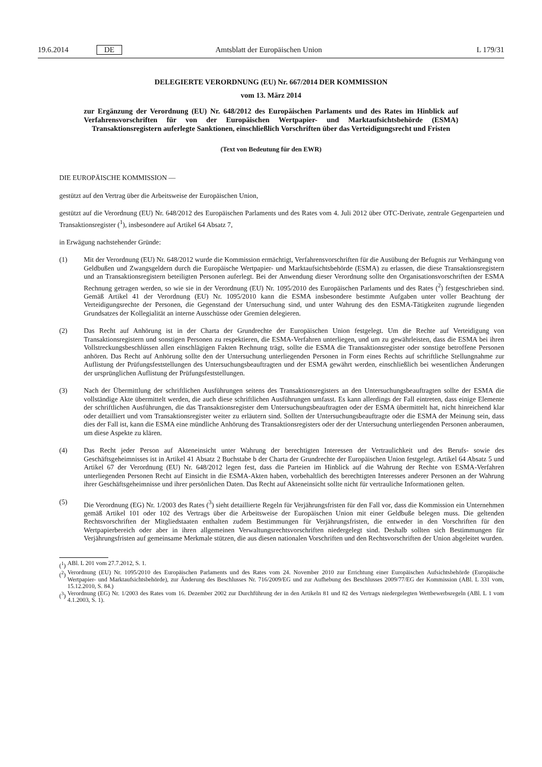19.6.2014 DE Amtsblatt der Europäischen Union L 179/31
DELEGIERTE VERORDNUNG (EU) Nr. 667/2014 DER KOMMISSION
vom 13. März 2014
zur Ergänzung der Verordnung (EU) Nr. 648/2012 des Europäischen Parlaments und des Rates im Hinblick auf Verfahrensvorschriften für von der Europäischen Wertpapier- und Marktaufsichtsbehörde (ESMA) Transaktionsregistern auferlegte Sanktionen, einschließlich Vorschriften über das Verteidigungsrecht und Fristen
(Text von Bedeutung für den EWR)
DIE EUROPÄISCHE KOMMISSION —
gestützt auf den Vertrag über die Arbeitsweise der Europäischen Union,
gestützt auf die Verordnung (EU) Nr. 648/2012 des Europäischen Parlaments und des Rates vom 4. Juli 2012 über OTC-Derivate, zentrale Gegenparteien und Transaktionsregister (<sup>1</sup>), insbesondere auf Artikel 64 Absatz 7,
in Erwägung nachstehender Gründe:
(1) Mit der Verordnung (EU) Nr. 648/2012 wurde die Kommission ermächtigt, Verfahrensvorschriften für die Ausübung der Befugnis zur Verhängung von Geldbußen und Zwangsgeldern durch die Europäische Wertpapier- und Marktaufsichtsbehörde (ESMA) zu erlassen, die diese Transaktionsregistern und an Transaktionsregistern beteiligten Personen auferlegt. Bei der Anwendung dieser Verordnung sollte den Organisationsvorschriften der ESMA Rechnung getragen werden, so wie sie in der Verordnung (EU) Nr. 1095/2010 des Europäischen Parlaments und des Rates (<sup>2</sup>) festgeschrieben sind. Gemäß Artikel 41 der Verordnung (EU) Nr. 1095/2010 kann die ESMA insbesondere bestimmte Aufgaben unter voller Beachtung der Verteidigungsrechte der Personen, die Gegenstand der Untersuchung sind, und unter Wahrung des den ESMA-Tätigkeiten zugrunde liegenden Grundsatzes der Kollegialität an interne Ausschüsse oder Gremien delegieren.
(2) Das Recht auf Anhörung ist in der Charta der Grundrechte der Europäischen Union festgelegt. Um die Rechte auf Verteidigung von Transaktionsregistern und sonstigen Personen zu respektieren, die ESMA-Verfahren unterliegen, und um zu gewährleisten, dass die ESMA bei ihren Vollstreckungsbeschlüssen allen einschlägigen Fakten Rechnung trägt, sollte die ESMA die Transaktionsregister oder sonstige betroffene Personen anhören. Das Recht auf Anhörung sollte den der Untersuchung unterliegenden Personen in Form eines Rechts auf schriftliche Stellungnahme zur Auflistung der Prüfungsfeststellungen des Untersuchungsbeauftragten und der ESMA gewährt werden, einschließlich bei wesentlichen Änderungen der ursprünglichen Auflistung der Prüfungsfeststellungen.
(3) Nach der Übermittlung der schriftlichen Ausführungen seitens des Transaktionsregisters an den Untersuchungsbeauftragten sollte der ESMA die vollständige Akte übermittelt werden, die auch diese schriftlichen Ausführungen umfasst. Es kann allerdings der Fall eintreten, dass einige Elemente der schriftlichen Ausführungen, die das Transaktionsregister dem Untersuchungsbeauftragten oder der ESMA übermittelt hat, nicht hinreichend klar oder detailliert und vom Transaktionsregister weiter zu erläutern sind. Sollten der Untersuchungsbeauftragte oder die ESMA der Meinung sein, dass dies der Fall ist, kann die ESMA eine mündliche Anhörung des Transaktionsregisters oder der der Untersuchung unterliegenden Personen anberaumen, um diese Aspekte zu klären.
(4) Das Recht jeder Person auf Akteneinsicht unter Wahrung der berechtigten Interessen der Vertraulichkeit und des Berufs- sowie des Geschäftsgeheimnisses ist in Artikel 41 Absatz 2 Buchstabe b der Charta der Grundrechte der Europäischen Union festgelegt. Artikel 64 Absatz 5 und Artikel 67 der Verordnung (EU) Nr. 648/2012 legen fest, dass die Parteien im Hinblick auf die Wahrung der Rechte von ESMA-Verfahren unterliegenden Personen Recht auf Einsicht in die ESMA-Akten haben, vorbehaltlich des berechtigten Interesses anderer Personen an der Wahrung ihrer Geschäftsgeheimnisse und ihrer persönlichen Daten. Das Recht auf Akteneinsicht sollte nicht für vertrauliche Informationen gelten.
(5) Die Verordnung (EG) Nr. 1/2003 des Rates (<sup>3</sup>) sieht detaillierte Regeln für Verjährungsfristen für den Fall vor, dass die Kommission ein Unternehmen gemäß Artikel 101 oder 102 des Vertrags über die Arbeitsweise der Europäischen Union mit einer Geldbuße belegen muss. Die geltenden Rechtsvorschriften der Mitgliedstaaten enthalten zudem Bestimmungen für Verjährungsfristen, die entweder in den Vorschriften für den Wertpapierbereich oder aber in ihren allgemeinen Verwaltungsrechtsvorschriften niedergelegt sind. Deshalb sollten sich Bestimmungen für Verjährungsfristen auf gemeinsame Merkmale stützen, die aus diesen nationalen Vorschriften und den Rechtsvorschriften der Union abgeleitet wurden.
(<sup>1</sup>)
ABl. L 201 vom 27.7.2012, S. 1.
(<sup>2</sup>)
Verordnung (EU) Nr. 1095/2010 des Europäischen Parlaments und des Rates vom 24. November 2010 zur Errichtung einer Europäischen Aufsichtsbehörde (Europäische Wertpapier- und Marktaufsichtsbehörde), zur Änderung des Beschlusses Nr. 716/2009/EG und zur Aufhebung des Beschlusses 2009/77/EG der Kommission (ABl. L 331 vom, 15.12.2010, S. 84.)
(<sup>3</sup>)
Verordnung (EG) Nr. 1/2003 des Rates vom 16. Dezember 2002 zur Durchführung der in den Artikeln 81 und 82 des Vertrags niedergelegten Wettbewerbsregeln (ABl. L 1 vom 4.1.2003, S. 1).